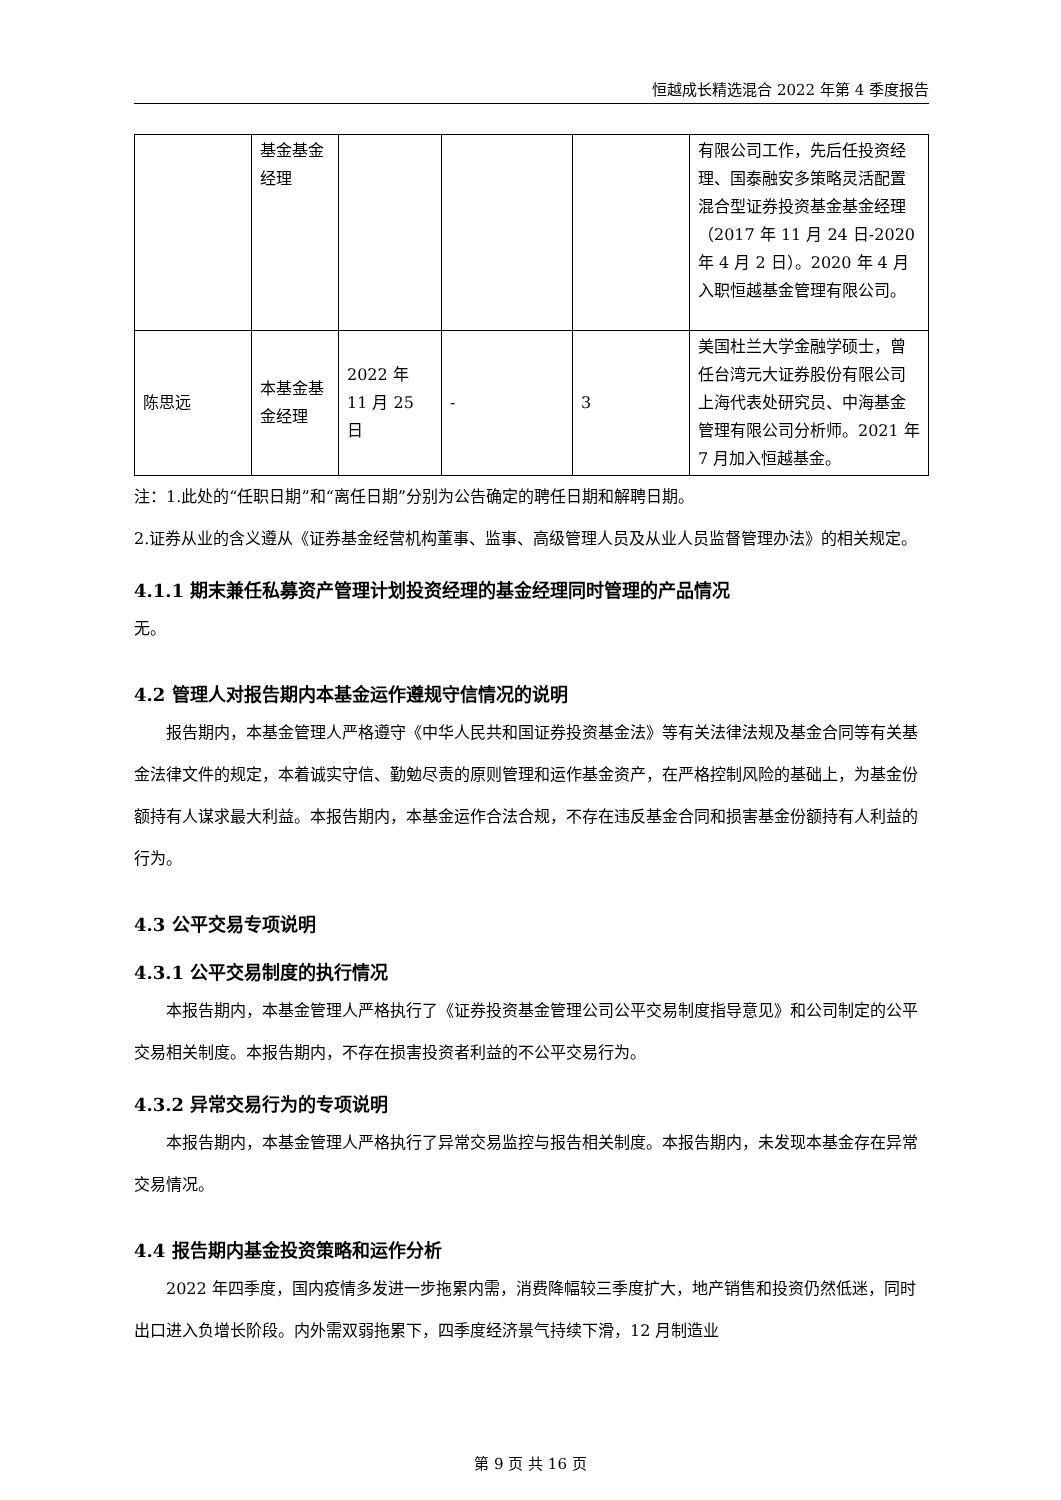恒越成长精选混合 2022 年第 4 季度报告
| | 基金基金经理 | | | | 有限公司工作，先后任投资经理、国泰融安多策略灵活配置混合型证券投资基金基金经理（2017 年 11 月 24 日-2020 年 4 月 2 日）。2020 年 4 月入职恒越基金管理有限公司。 |
| 陈思远 | 本基金基金经理 | 2022 年 11 月 25 日 | - | 3 | 美国杜兰大学金融学硕士，曾任台湾元大证券股份有限公司上海代表处研究员、中海基金管理有限公司分析师。2021 年 7 月加入恒越基金。 |
注：1.此处的“任职日期”和“离任日期”分别为公告确定的聘任日期和解聘日期。
2.证券从业的含义遵从《证券基金经营机构董事、监事、高级管理人员及从业人员监督管理办法》的相关规定。
4.1.1 期末兼任私募资产管理计划投资经理的基金经理同时管理的产品情况
无。
4.2 管理人对报告期内本基金运作遵规守信情况的说明
报告期内，本基金管理人严格遵守《中华人民共和国证券投资基金法》等有关法律法规及基金合同等有关基金法律文件的规定，本着诚实守信、勤勉尽责的原则管理和运作基金资产，在严格控制风险的基础上，为基金份额持有人谋求最大利益。本报告期内，本基金运作合法合规，不存在违反基金合同和损害基金份额持有人利益的行为。
4.3 公平交易专项说明
4.3.1 公平交易制度的执行情况
本报告期内，本基金管理人严格执行了《证券投资基金管理公司公平交易制度指导意见》和公司制定的公平交易相关制度。本报告期内，不存在损害投资者利益的不公平交易行为。
4.3.2 异常交易行为的专项说明
本报告期内，本基金管理人严格执行了异常交易监控与报告相关制度。本报告期内，未发现本基金存在异常交易情况。
4.4 报告期内基金投资策略和运作分析
2022 年四季度，国内疫情多发进一步拖累内需，消费降幅较三季度扩大，地产销售和投资仍然低迷，同时出口进入负增长阶段。内外需双弱拖累下，四季度经济景气持续下滑，12 月制造业
第 9 页 共 16 页